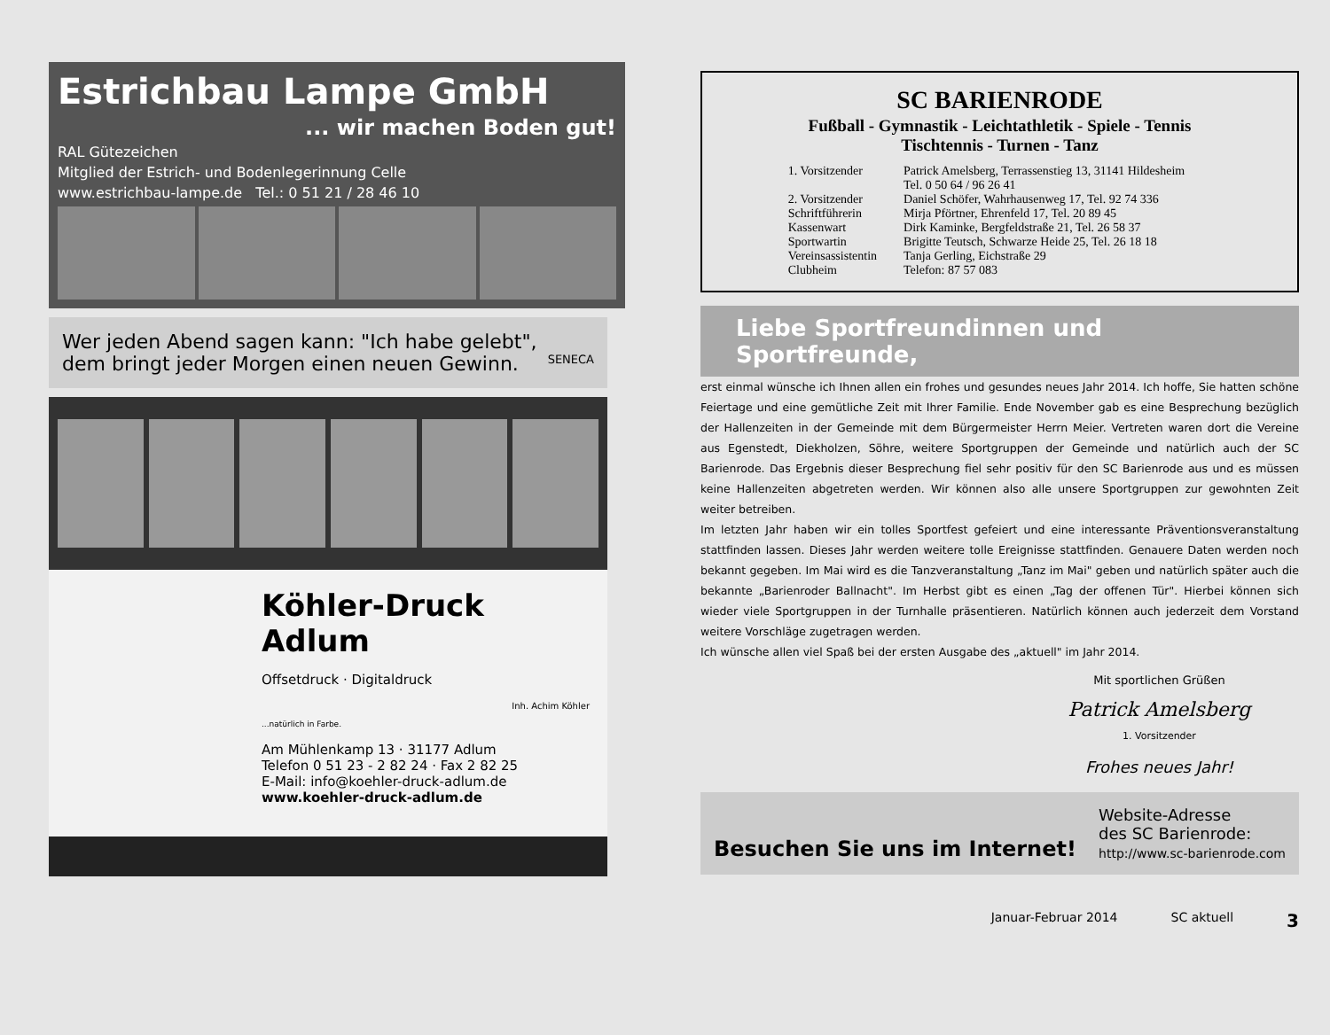Estrichbau Lampe GmbH
... wir machen Boden gut!
RAL Gütezeichen
Mitglied der Estrich- und Bodenlegerinnung Celle
www.estrichbau-lampe.de Tel.: 0 51 21 / 28 46 10
Wer jeden Abend sagen kann: "Ich habe gelebt",
dem bringt jeder Morgen einen neuen Gewinn. SENECA
Köhler-Druck Adlum
Offsetdruck · Digitaldruck
Inh. Achim Köhler
...natürlich in Farbe.
Am Mühlenkamp 13 · 31177 Adlum
Telefon 0 51 23 - 2 82 24 · Fax 2 82 25
E-Mail: info@koehler-druck-adlum.de
www.koehler-druck-adlum.de
SC BARIENRODE
Fußball - Gymnastik - Leichtathletik - Spiele - Tennis
Tischtennis - Turnen - Tanz
| 1. Vorsitzender | Patrick Amelsberg, Terrassenstieg 13, 31141 Hildesheim Tel. 0 50 64 / 96 26 41 |
| 2. Vorsitzender | Daniel Schöfer, Wahrhausenweg 17, Tel. 92 74 336 |
| Schriftführerin | Mirja Pförtner, Ehrenfeld 17, Tel. 20 89 45 |
| Kassenwart | Dirk Kaminke, Bergfeldstraße 21, Tel. 26 58 37 |
| Sportwartin | Brigitte Teutsch, Schwarze Heide 25, Tel. 26 18 18 |
| Vereinsassistentin | Tanja Gerling, Eichstraße 29 |
| Clubheim | Telefon: 87 57 083 |
Liebe Sportfreundinnen und Sportfreunde,
erst einmal wünsche ich Ihnen allen ein frohes und gesundes neues Jahr 2014. Ich hoffe, Sie hatten schöne Feiertage und eine gemütliche Zeit mit Ihrer Familie. Ende November gab es eine Besprechung bezüglich der Hallenzeiten in der Gemeinde mit dem Bürgermeister Herrn Meier. Vertreten waren dort die Vereine aus Egenstedt, Diekholzen, Söhre, weitere Sportgruppen der Gemeinde und natürlich auch der SC Barienrode. Das Ergebnis dieser Besprechung fiel sehr positiv für den SC Barienrode aus und es müssen keine Hallenzeiten abgetreten werden. Wir können also alle unsere Sportgruppen zur gewohnten Zeit weiter betreiben.
Im letzten Jahr haben wir ein tolles Sportfest gefeiert und eine interessante Präventionsveranstaltung stattfinden lassen. Dieses Jahr werden weitere tolle Ereignisse stattfinden. Genauere Daten werden noch bekannt gegeben. Im Mai wird es die Tanzveranstaltung „Tanz im Mai" geben und natürlich später auch die bekannte „Barienroder Ballnacht". Im Herbst gibt es einen „Tag der offenen Tür". Hierbei können sich wieder viele Sportgruppen in der Turnhalle präsentieren. Natürlich können auch jederzeit dem Vorstand weitere Vorschläge zugetragen werden.
Ich wünsche allen viel Spaß bei der ersten Ausgabe des „aktuell" im Jahr 2014.
Mit sportlichen Grüßen
Patrick Amelsberg
1. Vorsitzender
Frohes neues Jahr!
Besuchen Sie uns im Internet!
Website-Adresse
des SC Barienrode:
http://www.sc-barienrode.com
Januar-Februar 2014 SC aktuell 3